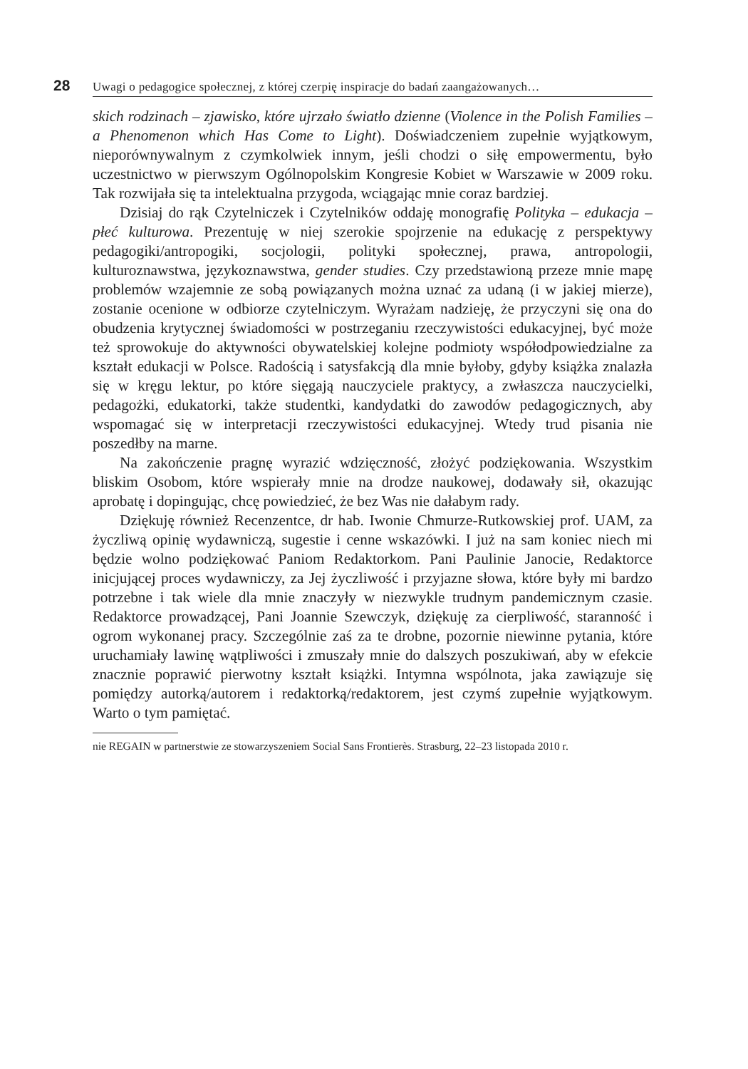28 Uwagi o pedagogice społecznej, z której czerpię inspiracje do badań zaangażowanych…
skich rodzinach – zjawisko, które ujrzało światło dzienne (Violence in the Polish Families – a Phenomenon which Has Come to Light). Doświadczeniem zupełnie wyjątkowym, nieporównywalnym z czymkolwiek innym, jeśli chodzi o siłę empowermentu, było uczestnictwo w pierwszym Ogólnopolskim Kongresie Kobiet w Warszawie w 2009 roku. Tak rozwijała się ta intelektualna przygoda, wciągając mnie coraz bardziej.
Dzisiaj do rąk Czytelniczek i Czytelników oddaję monografię Polityka – edukacja – płeć kulturowa. Prezentuję w niej szerokie spojrzenie na edukację z perspektywy pedagogiki/antropogiki, socjologii, polityki społecznej, prawa, antropologii, kulturoznawstwa, językoznawstwa, gender studies. Czy przedstawioną przeze mnie mapę problemów wzajemnie ze sobą powiązanych można uznać za udaną (i w jakiej mierze), zostanie ocenione w odbiorze czytelniczym. Wyrażam nadzieję, że przyczyni się ona do obudzenia krytycznej świadomości w postrzeganiu rzeczywistości edukacyjnej, być może też sprowokuje do aktywności obywatelskiej kolejne podmioty współodpowiedzialne za kształt edukacji w Polsce. Radością i satysfakcją dla mnie byłoby, gdyby książka znalazła się w kręgu lektur, po które sięgają nauczyciele praktycy, a zwłaszcza nauczycielki, pedagożki, edukatorki, także studentki, kandydatki do zawodów pedagogicznych, aby wspomagać się w interpretacji rzeczywistości edukacyjnej. Wtedy trud pisania nie poszedłby na marne.
Na zakończenie pragnę wyrazić wdzięczność, złożyć podziękowania. Wszystkim bliskim Osobom, które wspierały mnie na drodze naukowej, dodawały sił, okazując aprobatę i dopingując, chcę powiedzieć, że bez Was nie dałabym rady.
Dziękuję również Recenzentce, dr hab. Iwonie Chmurze-Rutkowskiej prof. UAM, za życzliwą opinię wydawniczą, sugestie i cenne wskazówki. I już na sam koniec niech mi będzie wolno podziękować Paniom Redaktorkom. Pani Paulinie Janocie, Redaktorce inicjującej proces wydawniczy, za Jej życzliwość i przyjazne słowa, które były mi bardzo potrzebne i tak wiele dla mnie znaczyły w niezwykle trudnym pandemicznym czasie. Redaktorce prowadzącej, Pani Joannie Szewczyk, dziękuję za cierpliwość, staranność i ogrom wykonanej pracy. Szczególnie zaś za te drobne, pozornie niewinne pytania, które uruchamiały lawinę wątpliwości i zmuszały mnie do dalszych poszukiwań, aby w efekcie znacznie poprawić pierwotny kształt książki. Intymna wspólnota, jaka zawiązuje się pomiędzy autorką/autorem i redaktorką/redaktorem, jest czymś zupełnie wyjątkowym. Warto o tym pamiętać.
nie REGAIN w partnerstwie ze stowarzyszeniem Social Sans Frontierès. Strasburg, 22–23 listopada 2010 r.